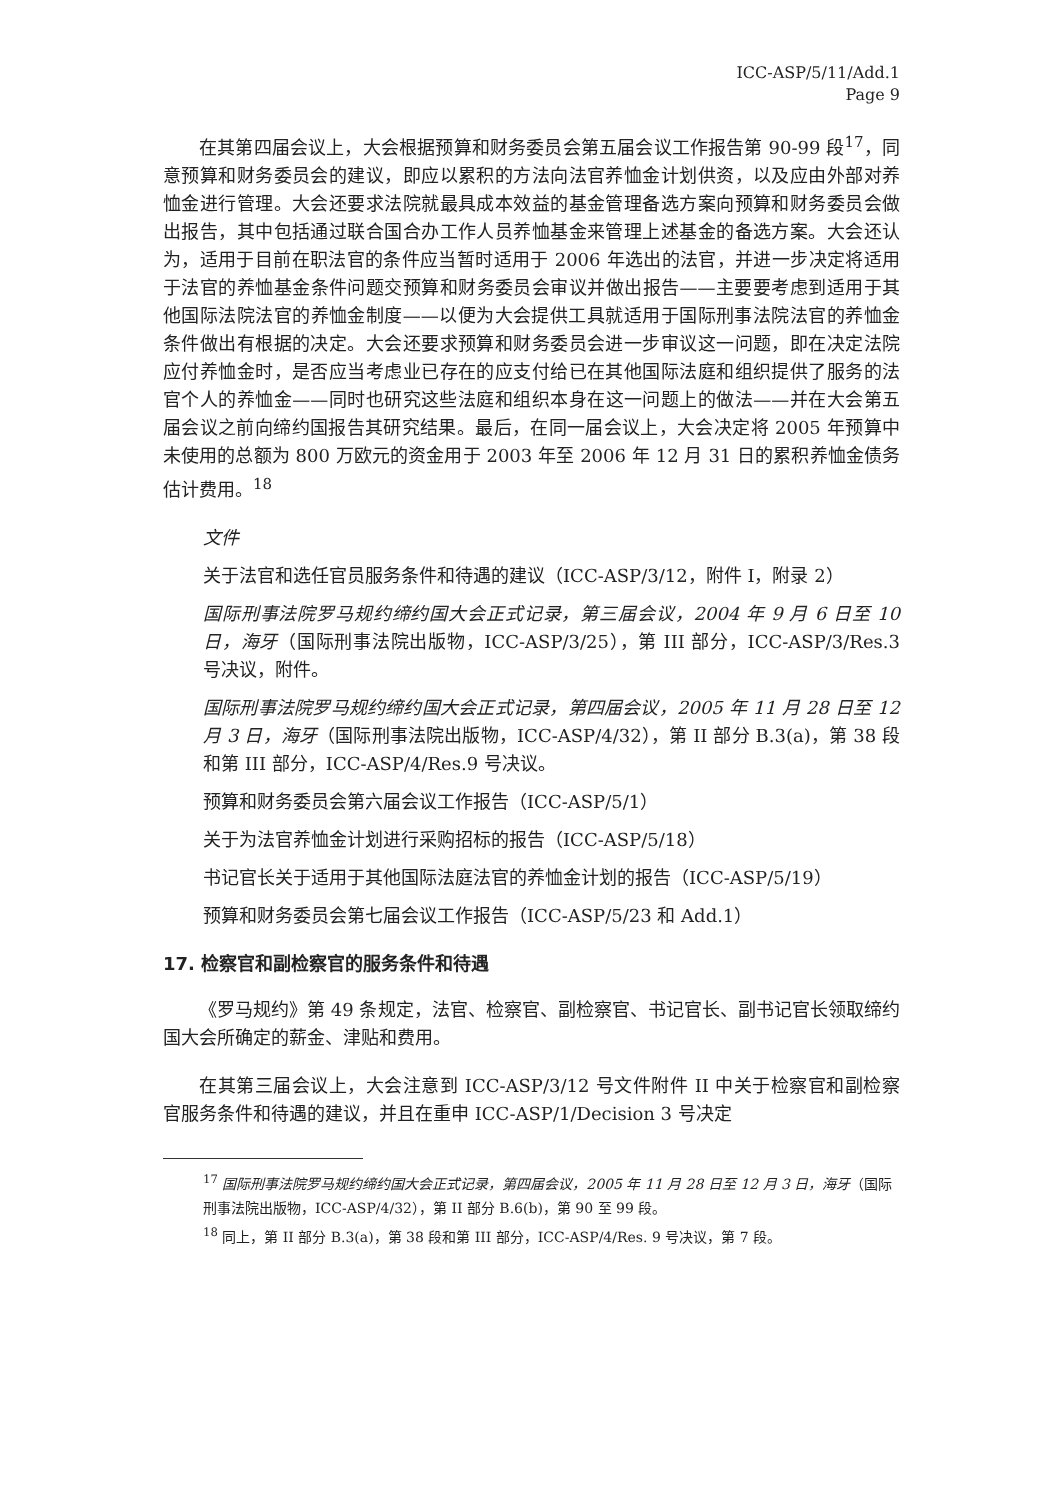ICC-ASP/5/11/Add.1
Page 9
在其第四届会议上，大会根据预算和财务委员会第五届会议工作报告第 90-99 段<sup>17</sup>，同意预算和财务委员会的建议，即应以累积的方法向法官养恤金计划供资，以及应由外部对养恤金进行管理。大会还要求法院就最具成本效益的基金管理备选方案向预算和财务委员会做出报告，其中包括通过联合国合办工作人员养恤基金来管理上述基金的备选方案。大会还认为，适用于目前在职法官的条件应当暂时适用于 2006 年选出的法官，并进一步决定将适用于法官的养恤基金条件问题交预算和财务委员会审议并做出报告——主要要考虑到适用于其他国际法院法官的养恤金制度——以便为大会提供工具就适用于国际刑事法院法官的养恤金条件做出有根据的决定。大会还要求预算和财务委员会进一步审议这一问题，即在决定法院应付养恤金时，是否应当考虑业已存在的应支付给已在其他国际法庭和组织提供了服务的法官个人的养恤金——同时也研究这些法庭和组织本身在这一问题上的做法——并在大会第五届会议之前向缔约国报告其研究结果。最后，在同一届会议上，大会决定将 2005 年预算中未使用的总额为 800 万欧元的资金用于 2003 年至 2006 年 12 月 31 日的累积养恤金债务估计费用。<sup>18</sup>
文件
关于法官和选任官员服务条件和待遇的建议（ICC-ASP/3/12，附件 I，附录 2）
国际刑事法院罗马规约缔约国大会正式记录，第三届会议，2004 年 9 月 6 日至 10 日，海牙（国际刑事法院出版物，ICC-ASP/3/25），第 III 部分，ICC-ASP/3/Res.3 号决议，附件。
国际刑事法院罗马规约缔约国大会正式记录，第四届会议，2005 年 11 月 28 日至 12 月 3 日，海牙（国际刑事法院出版物，ICC-ASP/4/32），第 II 部分 B.3(a)，第 38 段和第 III 部分，ICC-ASP/4/Res.9 号决议。
预算和财务委员会第六届会议工作报告（ICC-ASP/5/1）
关于为法官养恤金计划进行采购招标的报告（ICC-ASP/5/18）
书记官长关于适用于其他国际法庭法官的养恤金计划的报告（ICC-ASP/5/19）
预算和财务委员会第七届会议工作报告（ICC-ASP/5/23 和 Add.1）
17. 检察官和副检察官的服务条件和待遇
《罗马规约》第 49 条规定，法官、检察官、副检察官、书记官长、副书记官长领取缔约国大会所确定的薪金、津贴和费用。
在其第三届会议上，大会注意到 ICC-ASP/3/12 号文件附件 II 中关于检察官和副检察官服务条件和待遇的建议，并且在重申 ICC-ASP/1/Decision 3 号决定
<sup>17</sup> 国际刑事法院罗马规约缔约国大会正式记录，第四届会议，2005 年 11 月 28 日至 12 月 3 日，海牙（国际刑事法院出版物，ICC-ASP/4/32），第 II 部分 B.6(b)，第 90 至 99 段。
<sup>18</sup> 同上，第 II 部分 B.3(a)，第 38 段和第 III 部分，ICC-ASP/4/Res. 9 号决议，第 7 段。